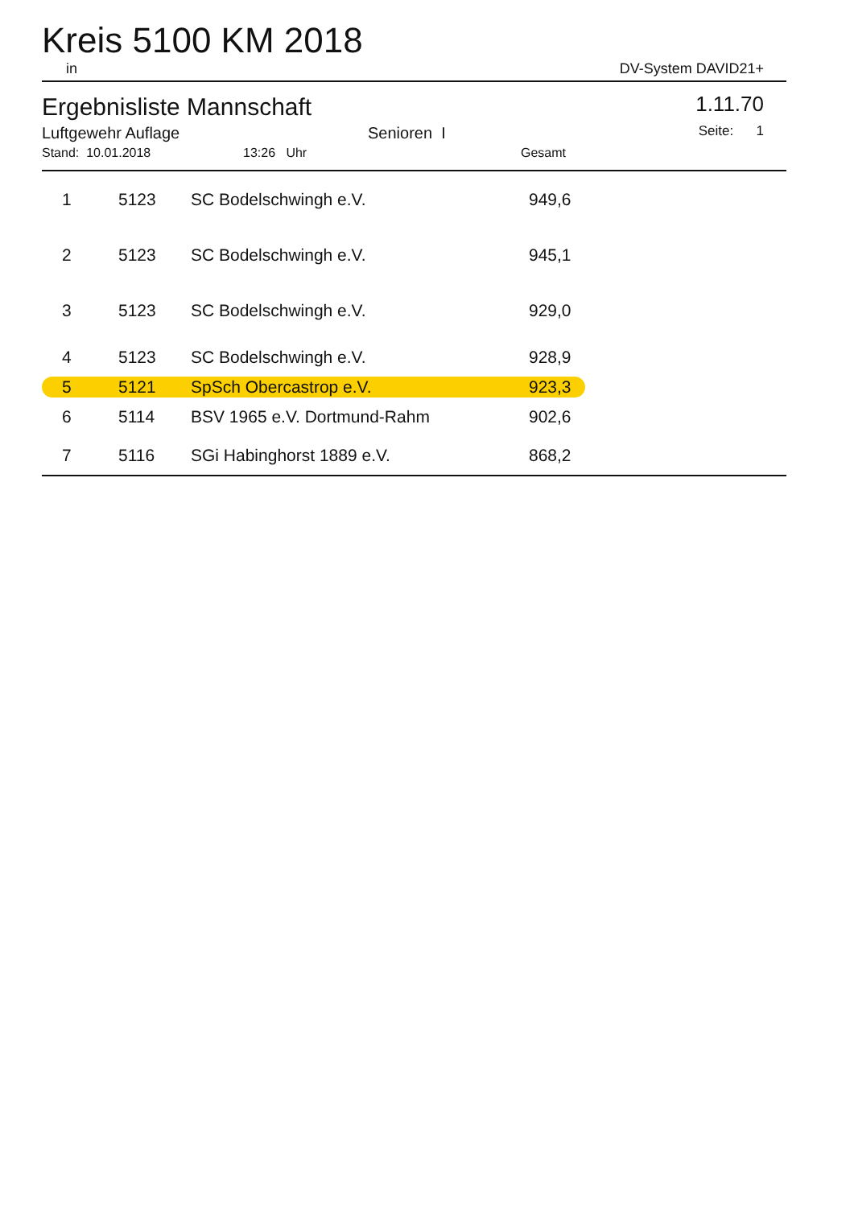Kreis 5100 KM 2018
in DV-System DAVID21+
Ergebnisliste Mannschaft
Luftgewehr Auflage Senioren I
Stand: 10.01.2018 13:26 Uhr Gesamt
1.11.70
Seite: 1
| 1 | 5123 | SC Bodelschwingh e.V. | 949,6 | |
| 2 | 5123 | SC Bodelschwingh e.V. | 945,1 | |
| 3 | 5123 | SC Bodelschwingh e.V. | 929,0 | |
| 4 | 5123 | SC Bodelschwingh e.V. | 928,9 | |
| 5 | 5121 | SpSch Obercastrop e.V. | 923,3 | |
| 6 | 5114 | BSV 1965 e.V. Dortmund-Rahm | 902,6 | |
| 7 | 5116 | SGi Habinghorst 1889 e.V. | 868,2 | |